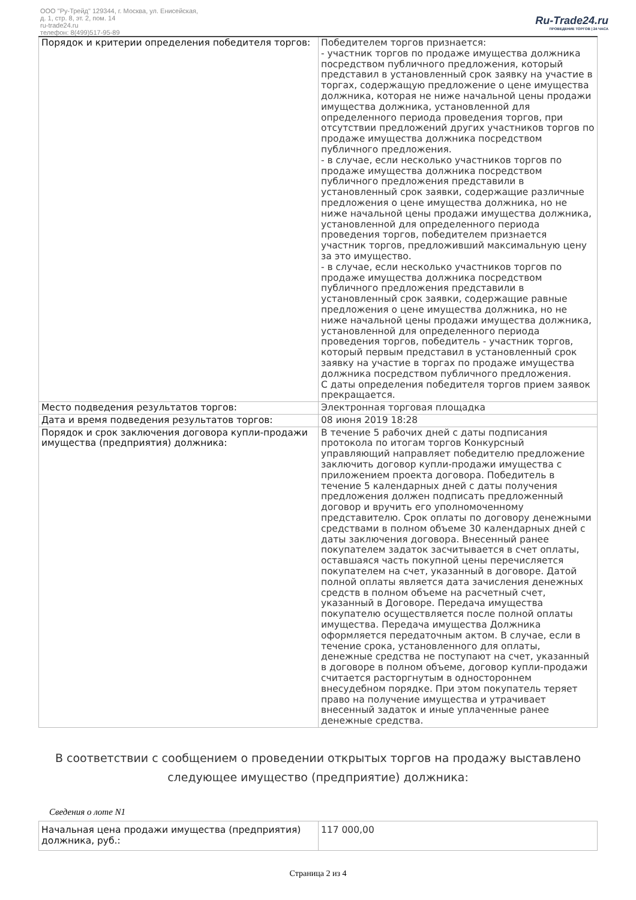ООО "Ру-Трейд" 129344, г. Москва, ул. Енисейская,
д. 1, стр. 8, эт. 2, пом. 14
ru-trade24.ru
телефон: 8(499)517-95-89
Ru-Trade24.ru
ПРОВЕДЕНИЕ ТОРГОВ | 24 ЧАСА
| Порядок и критерии определения победителя торгов: | Победителем торгов признается: - участник торгов по продаже имущества должника посредством публичного предложения, который представил в установленный срок заявку на участие в торгах, содержащую предложение о цене имущества должника, которая не ниже начальной цены продажи имущества должника, установленной для определенного периода проведения торгов, при отсутствии предложений других участников торгов по продаже имущества должника посредством публичного предложения. - в случае, если несколько участников торгов по продаже имущества должника посредством публичного предложения представили в установленный срок заявки, содержащие различные предложения о цене имущества должника, но не ниже начальной цены продажи имущества должника, установленной для определенного периода проведения торгов, победителем признается участник торгов, предложивший максимальную цену за это имущество. - в случае, если несколько участников торгов по продаже имущества должника посредством публичного предложения представили в установленный срок заявки, содержащие равные предложения о цене имущества должника, но не ниже начальной цены продажи имущества должника, установленной для определенного периода проведения торгов, победитель - участник торгов, который первым представил в установленный срок заявку на участие в торгах по продаже имущества должника посредством публичного предложения. С даты определения победителя торгов прием заявок прекращается. |
| Место подведения результатов торгов: | Электронная торговая площадка |
| Дата и время подведения результатов торгов: | 08 июня 2019 18:28 |
| Порядок и срок заключения договора купли-продажи имущества (предприятия) должника: | В течение 5 рабочих дней с даты подписания протокола по итогам торгов Конкурсный управляющий направляет победителю предложение заключить договор купли-продажи имущества с приложением проекта договора. Победитель в течение 5 календарных дней с даты получения предложения должен подписать предложенный договор и вручить его уполномоченному представителю. Срок оплаты по договору денежными средствами в полном объеме 30 календарных дней с даты заключения договора. Внесенный ранее покупателем задаток засчитывается в счет оплаты, оставшаяся часть покупной цены перечисляется покупателем на счет, указанный в договоре. Датой полной оплаты является дата зачисления денежных средств в полном объеме на расчетный счет, указанный в Договоре. Передача имущества покупателю осуществляется после полной оплаты имущества. Передача имущества Должника оформляется передаточным актом. В случае, если в течение срока, установленного для оплаты, денежные средства не поступают на счет, указанный в договоре в полном объеме, договор купли-продажи считается расторгнутым в одностороннем внесудебном порядке. При этом покупатель теряет право на получение имущества и утрачивает внесенный задаток и иные уплаченные ранее денежные средства. |
В соответствии с сообщением о проведении открытых торгов на продажу выставлено следующее имущество (предприятие) должника:
Сведения о лоте N1
| Начальная цена продажи имущества (предприятия) должника, руб.: | 117 000,00 |
Страница 2 из 4